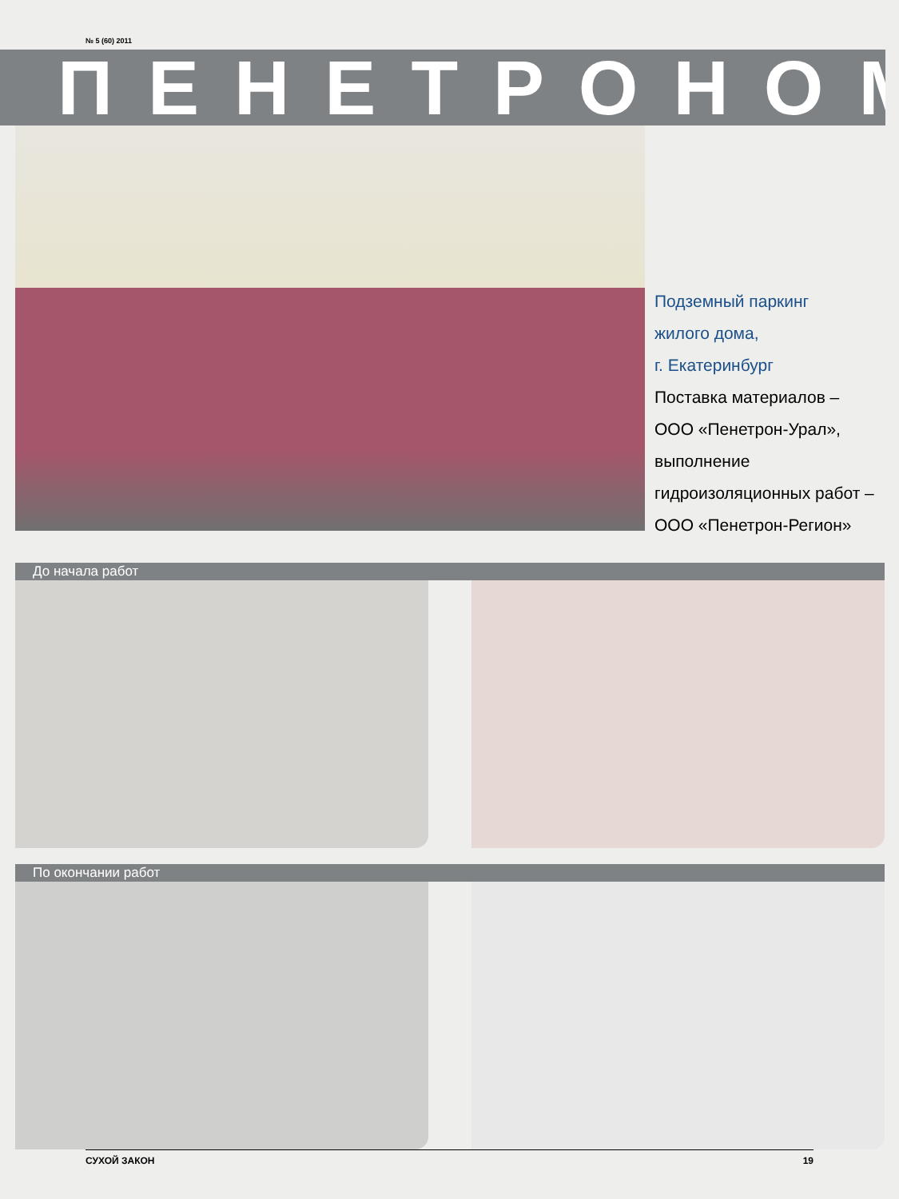№ 5 (60) 2011
ПЕНЕТРОНОМ
Подземный паркинг
жилого дома,
г. Екатеринбург
Поставка материалов –
ООО «Пенетрон-Урал»,
выполнение
гидроизоляционных работ –
ООО «Пенетрон-Регион»
До начала работ
По окончании работ
СУХОЙ ЗАКОН 19